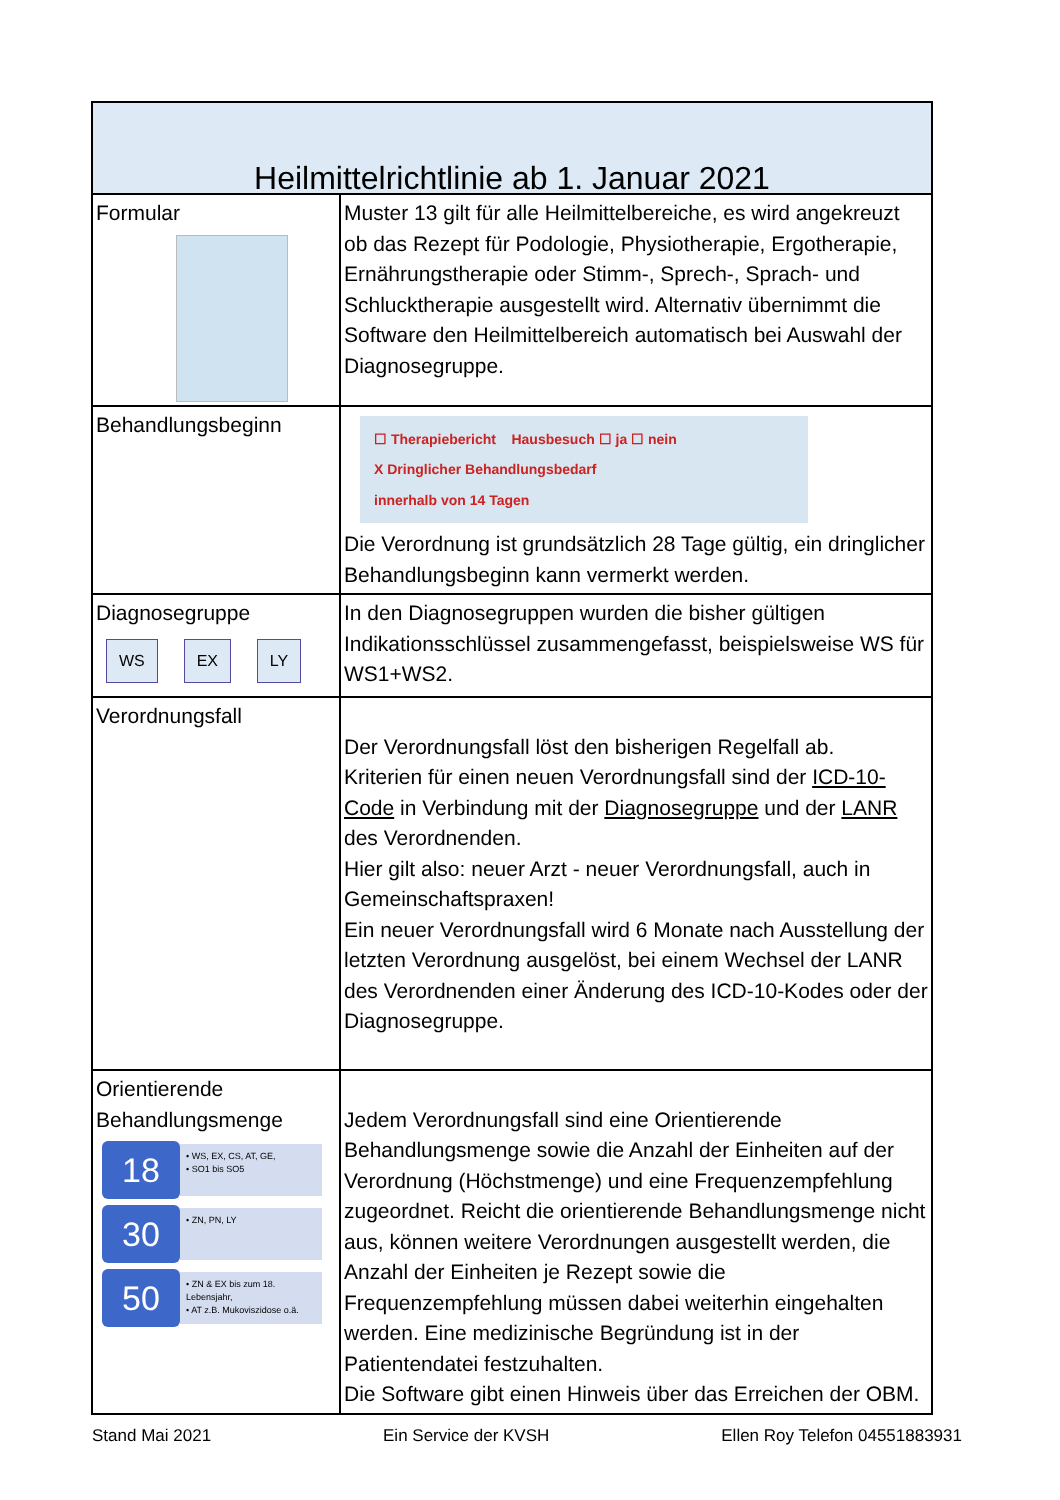| Heilmittelrichtlinie ab 1. Januar 2021 | |
| --- | --- |
| Formular | Muster 13 gilt für alle Heilmittelbereiche, es wird angekreuzt ob das Rezept für Podologie, Physiotherapie, Ergotherapie, Ernährungstherapie oder Stimm-, Sprech-, Sprach- und Schlucktherapie ausgestellt wird. Alternativ übernimmt die Software den Heilmittelbereich automatisch bei Auswahl der Diagnosegruppe. |
| Behandlungsbeginn | ☐ Therapiebericht Hausbesuch ☐ ja ☐ nein X Dringlicher Behandlungsbedarf innerhalb von 14 Tagen Die Verordnung ist grundsätzlich 28 Tage gültig, ein dringlicher Behandlungsbeginn kann vermerkt werden. |
| Diagnosegruppe WS EX LY | In den Diagnosegruppen wurden die bisher gültigen Indikationsschlüssel zusammengefasst, beispielsweise WS für WS1+WS2. |
| Verordnungsfall | Der Verordnungsfall löst den bisherigen Regelfall ab. Kriterien für einen neuen Verordnungsfall sind der ICD-10-Code in Verbindung mit der Diagnosegruppe und der LANR des Verordnenden. Hier gilt also: neuer Arzt - neuer Verordnungsfall, auch in Gemeinschaftspraxen! Ein neuer Verordnungsfall wird 6 Monate nach Ausstellung der letzten Verordnung ausgelöst, bei einem Wechsel der LANR des Verordnenden einer Änderung des ICD-10-Kodes oder der Diagnosegruppe. |
| Orientierende Behandlungsmenge 18 • WS, EX, CS, AT, GE, • SO1 bis SO5 30 • ZN, PN, LY 50 • ZN & EX bis zum 18. Lebensjahr, • AT z.B. Mukoviszidose o.ä. | Jedem Verordnungsfall sind eine Orientierende Behandlungsmenge sowie die Anzahl der Einheiten auf der Verordnung (Höchstmenge) und eine Frequenzempfehlung zugeordnet. Reicht die orientierende Behandlungsmenge nicht aus, können weitere Verordnungen ausgestellt werden, die Anzahl der Einheiten je Rezept sowie die Frequenzempfehlung müssen dabei weiterhin eingehalten werden. Eine medizinische Begründung ist in der Patientendatei festzuhalten. Die Software gibt einen Hinweis über das Erreichen der OBM. |
Stand Mai 2021 Ein Service der KVSH Ellen Roy Telefon 04551883931